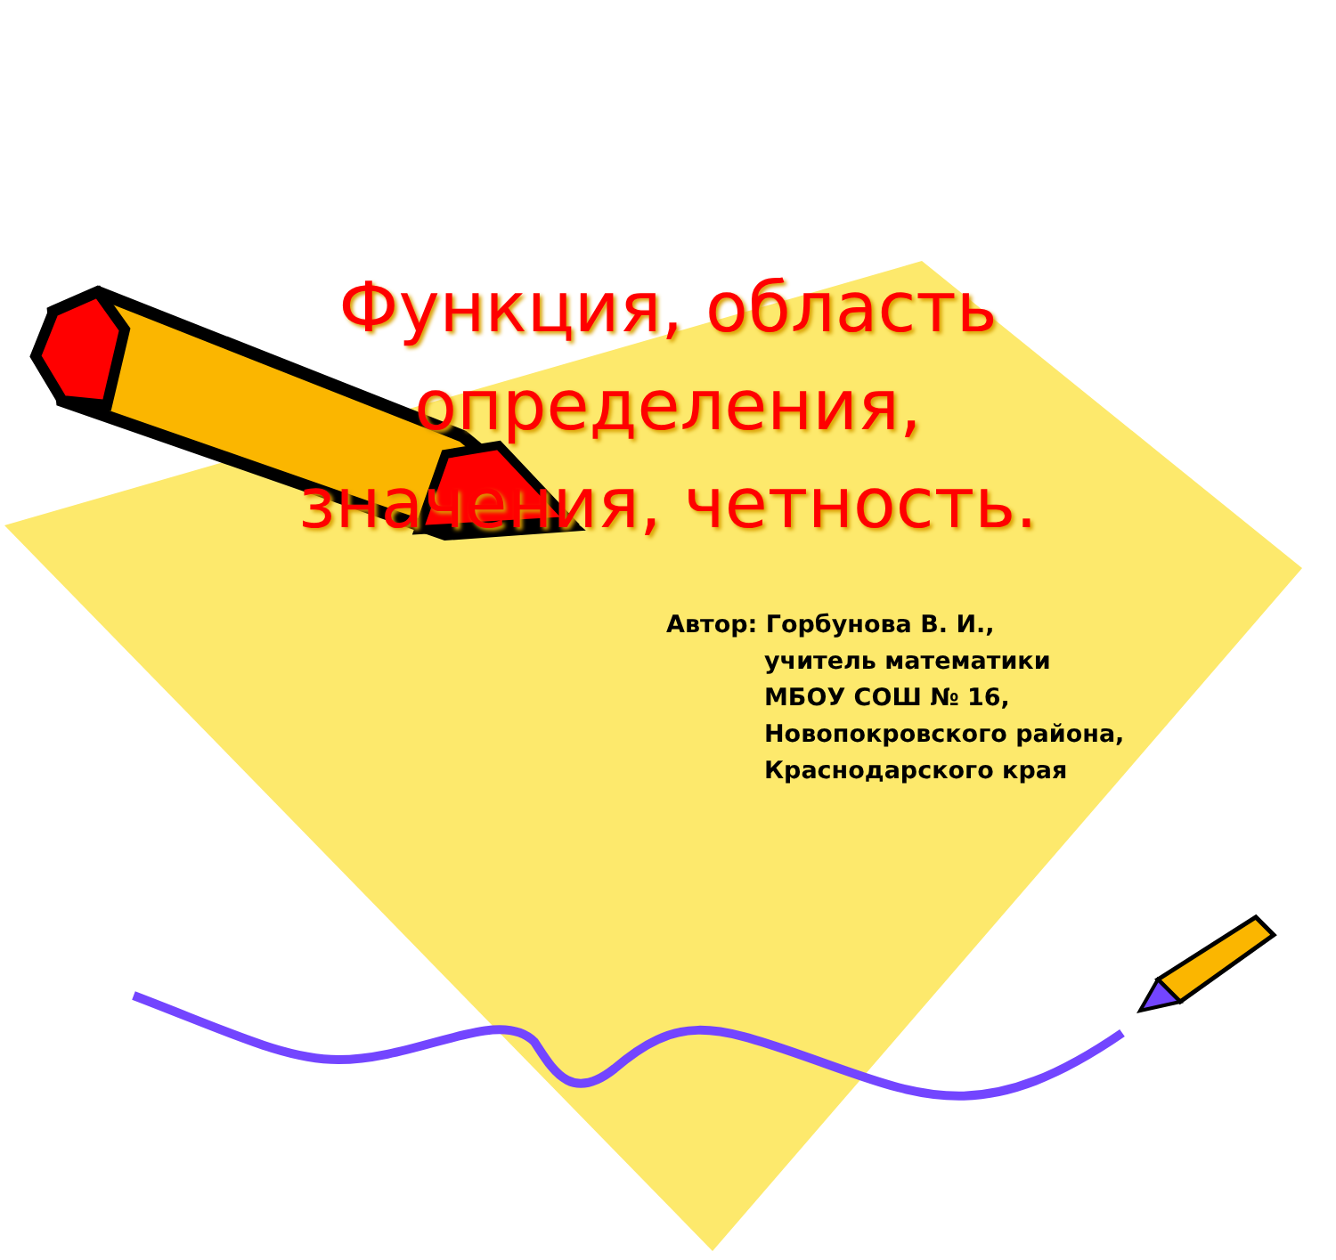Функция, область определения, значения, четность.
Автор: Горбунова В. И.,
учитель математики
МБОУ СОШ № 16,
Новопокровского района,
Краснодарского края